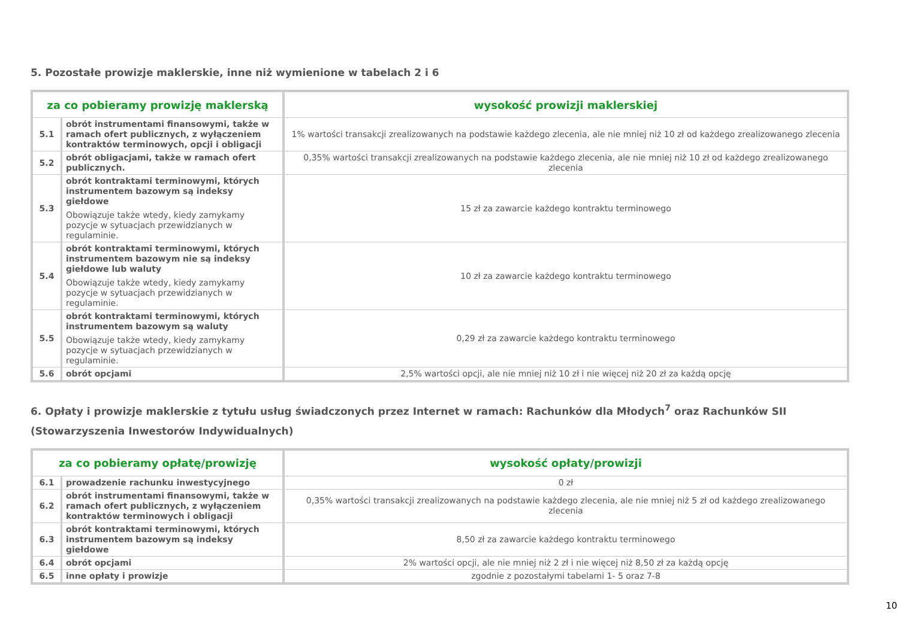5. Pozostałe prowizje maklerskie, inne niż wymienione w tabelach 2 i 6
| za co pobieramy prowizję maklerską | | wysokość prowizji maklerskiej |
| --- | --- | --- |
| 5.1 | obrót instrumentami finansowymi, także w ramach ofert publicznych, z wyłączeniem kontraktów terminowych, opcji i obligacji | 1% wartości transakcji zrealizowanych na podstawie każdego zlecenia, ale nie mniej niż 10 zł od każdego zrealizowanego zlecenia |
| 5.2 | obrót obligacjami, także w ramach ofert publicznych. | 0,35% wartości transakcji zrealizowanych na podstawie każdego zlecenia, ale nie mniej niż 10 zł od każdego zrealizowanego zlecenia |
| 5.3 | obrót kontraktami terminowymi, których instrumentem bazowym są indeksy giełdowe Obowiązuje także wtedy, kiedy zamykamy pozycje w sytuacjach przewidzianych w regulaminie. | 15 zł za zawarcie każdego kontraktu terminowego |
| 5.4 | obrót kontraktami terminowymi, których instrumentem bazowym nie są indeksy giełdowe lub waluty Obowiązuje także wtedy, kiedy zamykamy pozycje w sytuacjach przewidzianych w regulaminie. | 10 zł za zawarcie każdego kontraktu terminowego |
| 5.5 | obrót kontraktami terminowymi, których instrumentem bazowym są waluty Obowiązuje także wtedy, kiedy zamykamy pozycje w sytuacjach przewidzianych w regulaminie. | 0,29 zł za zawarcie każdego kontraktu terminowego |
| 5.6 | obrót opcjami | 2,5% wartości opcji, ale nie mniej niż 10 zł i nie więcej niż 20 zł za każdą opcję |
6. Opłaty i prowizje maklerskie z tytułu usług świadczonych przez Internet w ramach: Rachunków dla Młodych<sup>7</sup> oraz Rachunków SII (Stowarzyszenia Inwestorów Indywidualnych)
| za co pobieramy opłatę/prowizję | | wysokość opłaty/prowizji |
| --- | --- | --- |
| 6.1 | prowadzenie rachunku inwestycyjnego | 0 zł |
| 6.2 | obrót instrumentami finansowymi, także w ramach ofert publicznych, z wyłączeniem kontraktów terminowych i obligacji | 0,35% wartości transakcji zrealizowanych na podstawie każdego zlecenia, ale nie mniej niż 5 zł od każdego zrealizowanego zlecenia |
| 6.3 | obrót kontraktami terminowymi, których instrumentem bazowym są indeksy giełdowe | 8,50 zł za zawarcie każdego kontraktu terminowego |
| 6.4 | obrót opcjami | 2% wartości opcji, ale nie mniej niż 2 zł i nie więcej niż 8,50 zł za każdą opcję |
| 6.5 | inne opłaty i prowizje | zgodnie z pozostałymi tabelami 1- 5 oraz 7-8 |
10